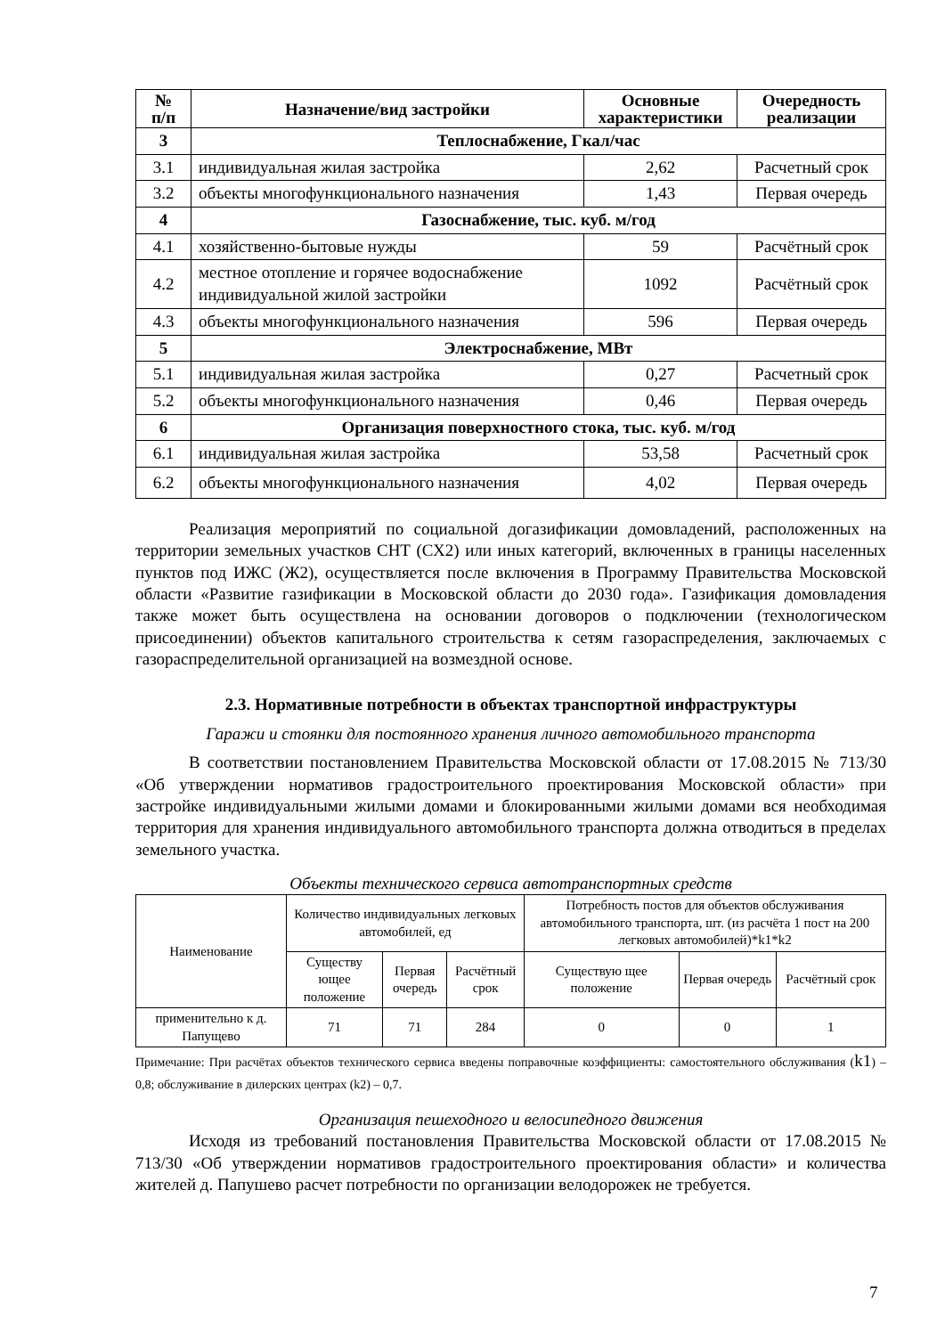| № п/п | Назначение/вид застройки | Основные характеристики | Очередность реализации |
| --- | --- | --- | --- |
| 3 | Теплоснабжение, Гкал/час | | |
| 3.1 | индивидуальная жилая застройка | 2,62 | Расчетный срок |
| 3.2 | объекты многофункционального назначения | 1,43 | Первая очередь |
| 4 | Газоснабжение, тыс. куб. м/год | | |
| 4.1 | хозяйственно-бытовые нужды | 59 | Расчётный срок |
| 4.2 | местное отопление и горячее водоснабжение индивидуальной жилой застройки | 1092 | Расчётный срок |
| 4.3 | объекты многофункционального назначения | 596 | Первая очередь |
| 5 | Электроснабжение, МВт | | |
| 5.1 | индивидуальная жилая застройка | 0,27 | Расчетный срок |
| 5.2 | объекты многофункционального назначения | 0,46 | Первая очередь |
| 6 | Организация поверхностного стока, тыс. куб. м/год | | |
| 6.1 | индивидуальная жилая застройка | 53,58 | Расчетный срок |
| 6.2 | объекты многофункционального назначения | 4,02 | Первая очередь |
Реализация мероприятий по социальной догазификации домовладений, расположенных на территории земельных участков СНТ (СХ2) или иных категорий, включенных в границы населенных пунктов под ИЖС (Ж2), осуществляется после включения в Программу Правительства Московской области «Развитие газификации в Московской области до 2030 года». Газификация домовладения также может быть осуществлена на основании договоров о подключении (технологическом присоединении) объектов капитального строительства к сетям газораспределения, заключаемых с газораспределительной организацией на возмездной основе.
2.3. Нормативные потребности в объектах транспортной инфраструктуры
Гаражи и стоянки для постоянного хранения личного автомобильного транспорта
В соответствии постановлением Правительства Московской области от 17.08.2015 № 713/30 «Об утверждении нормативов градостроительного проектирования Московской области» при застройке индивидуальными жилыми домами и блокированными жилыми домами вся необходимая территория для хранения индивидуального автомобильного транспорта должна отводиться в пределах земельного участка.
Объекты технического сервиса автотранспортных средств
| Наименование | Количество индивидуальных легковых автомобилей, ед | | | Потребность постов для объектов обслуживания автомобильного транспорта, шт. (из расчёта 1 пост на 200 легковых автомобилей)*k1*k2 | | |
| | Существу ющее положение | Первая очередь | Расчётный срок | Существую щее положение | Первая очередь | Расчётный срок |
| применительно к д. Папущево | 71 | 71 | 284 | 0 | 0 | 1 |
Примечание: При расчётах объектов технического сервиса введены поправочные коэффициенты: самостоятельного обслуживания (k1) – 0,8; обслуживание в дилерских центрах (k2) – 0,7.
Организация пешеходного и велосипедного движения
Исходя из требований постановления Правительства Московской области от 17.08.2015 № 713/30 «Об утверждении нормативов градостроительного проектирования области» и количества жителей д. Папушево расчет потребности по организации велодорожек не требуется.
7